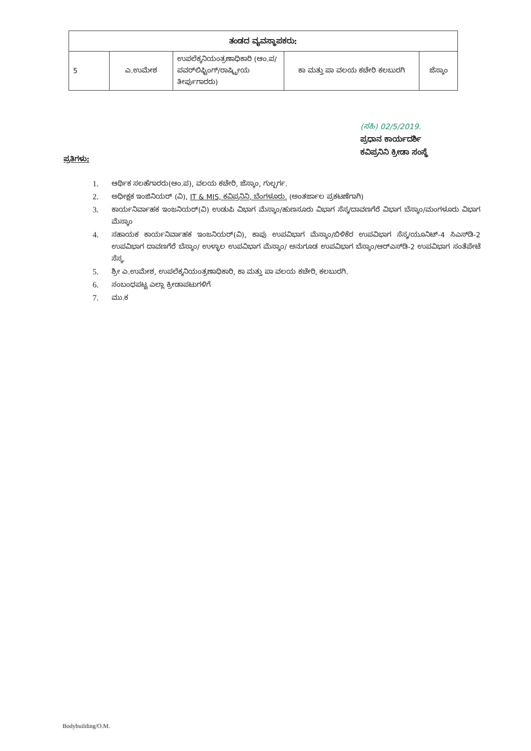| ತಂಡದ ವ್ಯವಸ್ಥಾಪಕರು: | | | | |
| --- | --- | --- | --- | --- |
| 5 | ಎ.ಉಮೇಶ | ಉಪಲೆಕ್ಕನಿಯಂತ್ರಣಾಧಿಕಾರಿ (ಆಂ.ಪ/ಪವರ್‌ಲಿಫ್ಟಿಂಗ್/ರಾಷ್ಟ್ರೀಯ ತೀರ್ಪುಗಾರರು) | ಕಾ ಮತ್ತು ಪಾ ವಲಯ ಕಚೇರಿ ಕಲಬುರಗಿ | ಜೆಸ್ಕಾಂ |
(ಸಹಿ) 02/5/2019.
ಪ್ರಧಾನ ಕಾರ್ಯದರ್ಶಿ
ಕವಿಪ್ರನಿನಿ ಕ್ರೀಡಾ ಸಂಸ್ಥೆ
ಪ್ರತಿಗಳು:
1. ಆರ್ಥಿಕ ಸಲಹೆಗಾರರು(ಆಂ.ಪ), ವಲಯ ಕಚೇರಿ, ಜೆಸ್ಕಾಂ, ಗುಲ್ಬರ್ಗ.
2. ಅಧೀಕ್ಷಕ ಇಂಜಿನಿಯರ್ (ವಿ), IT & MIS, ಕವಿಪ್ರನಿನಿ, ಬೆಂಗಳೂರು. (ಅಂತರ್ಜಾಲ ಪ್ರಕಟಣೆಗಾಗಿ)
3. ಕಾರ್ಯನಿರ್ವಾಹಕ ಇಂಜನಿಯರ್(ವಿ) ಉಡುಪಿ ವಿಭಾಗ ಮೆಸ್ಕಾಂ/ಹುಣಸೂರು ವಿಭಾಗ ಸೆಸ್ಕ/ದಾವಣಗೆರೆ ವಿಭಾಗ ಬೆಸ್ಕಾಂ/ಮಂಗಳೂರು ವಿಭಾಗ ಮೆಸ್ಕಾಂ
4. ಸಹಾಯಕ ಕಾರ್ಯನಿರ್ವಾಹಕ ಇಂಜನಿಯರ್(ವಿ), ಕಾಪು ಉಪವಿಭಾಗ ಮೆಸ್ಕಾಂ/ಬಿಳಿಕೆರ ಉಪವಿಭಾಗ ಸೆಸ್ಕ/ಯೂನಿಟ್-4 ಸಿಎಸ್‌ಡಿ-2 ಉಪವಿಭಾಗ ದಾವಣಗೆರೆ ಬೆಸ್ಕಾಂ/ ಉಳ್ಳಾಲ ಉಪವಿಭಾಗ ಮೆಸ್ಕಾಂ/ ಅನುಗೂಡ ಉಪವಿಭಾಗ ಬೆಸ್ಕಾಂ/ಆರ್‌ಎಸ್‌ಡಿ-2 ಉಪವಿಭಾಗ ಸಂತೆಪೇಟೆ ಸೆಸ್ಕ.
5. ಶ್ರೀ ಎ.ಉಮೇಶ, ಉಪಲೆಕ್ಕನಿಯಂತ್ರಣಾಧಿಕಾರಿ, ಕಾ ಮತ್ತು ಪಾ ವಲಯ ಕಚೇರಿ, ಕಲಬುರಗಿ.
6. ಸಂಬಂಧಪಟ್ಟ ಎಲ್ಲಾ ಕ್ರೀಡಾಪಟುಗಳಿಗೆ
7. ಮು.ಕ
Bodybuilding/O.M.